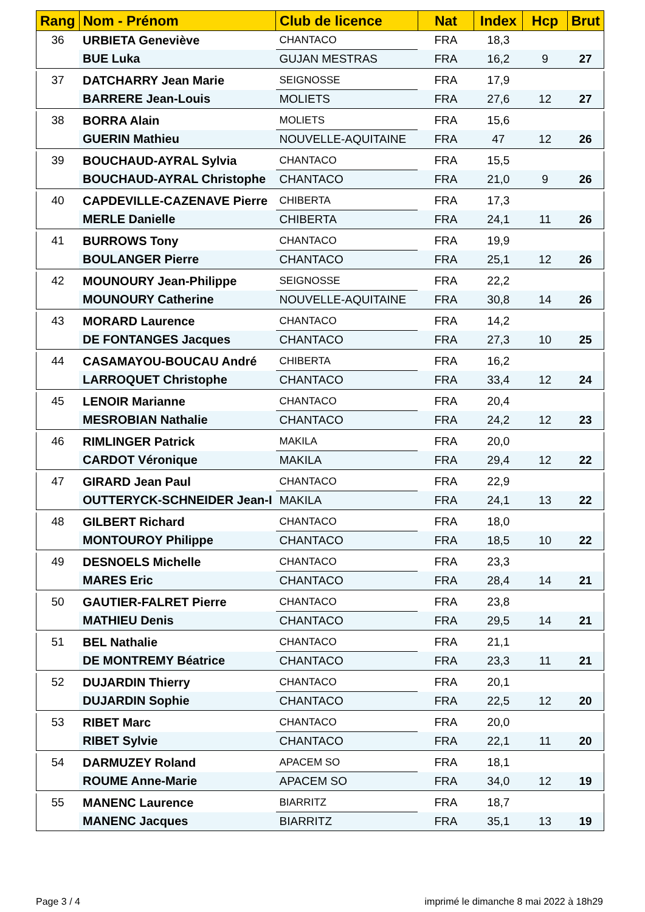| Rang | Nom - Prénom | Club de licence | Nat | Index | Hcp | Brut |
| --- | --- | --- | --- | --- | --- | --- |
| 36 | URBIETA Geneviève | CHANTACO | FRA | 18,3 | | |
| | BUE Luka | GUJAN MESTRAS | FRA | 16,2 | 9 | 27 |
| 37 | DATCHARRY Jean Marie | SEIGNOSSE | FRA | 17,9 | | |
| | BARRERE Jean-Louis | MOLIETS | FRA | 27,6 | 12 | 27 |
| 38 | BORRA Alain | MOLIETS | FRA | 15,6 | | |
| | GUERIN Mathieu | NOUVELLE-AQUITAINE | FRA | 47 | 12 | 26 |
| 39 | BOUCHAUD-AYRAL Sylvia | CHANTACO | FRA | 15,5 | | |
| | BOUCHAUD-AYRAL Christophe | CHANTACO | FRA | 21,0 | 9 | 26 |
| 40 | CAPDEVILLE-CAZENAVE Pierre | CHIBERTA | FRA | 17,3 | | |
| | MERLE Danielle | CHIBERTA | FRA | 24,1 | 11 | 26 |
| 41 | BURROWS Tony | CHANTACO | FRA | 19,9 | | |
| | BOULANGER Pierre | CHANTACO | FRA | 25,1 | 12 | 26 |
| 42 | MOUNOURY Jean-Philippe | SEIGNOSSE | FRA | 22,2 | | |
| | MOUNOURY Catherine | NOUVELLE-AQUITAINE | FRA | 30,8 | 14 | 26 |
| 43 | MORARD Laurence | CHANTACO | FRA | 14,2 | | |
| | DE FONTANGES Jacques | CHANTACO | FRA | 27,3 | 10 | 25 |
| 44 | CASAMAYOU-BOUCAU André | CHIBERTA | FRA | 16,2 | | |
| | LARROQUET Christophe | CHANTACO | FRA | 33,4 | 12 | 24 |
| 45 | LENOIR Marianne | CHANTACO | FRA | 20,4 | | |
| | MESROBIAN Nathalie | CHANTACO | FRA | 24,2 | 12 | 23 |
| 46 | RIMLINGER Patrick | MAKILA | FRA | 20,0 | | |
| | CARDOT Véronique | MAKILA | FRA | 29,4 | 12 | 22 |
| 47 | GIRARD Jean Paul | CHANTACO | FRA | 22,9 | | |
| | OUTTERYCK-SCHNEIDER Jean-I | MAKILA | FRA | 24,1 | 13 | 22 |
| 48 | GILBERT Richard | CHANTACO | FRA | 18,0 | | |
| | MONTOUROY Philippe | CHANTACO | FRA | 18,5 | 10 | 22 |
| 49 | DESNOELS Michelle | CHANTACO | FRA | 23,3 | | |
| | MARES Eric | CHANTACO | FRA | 28,4 | 14 | 21 |
| 50 | GAUTIER-FALRET Pierre | CHANTACO | FRA | 23,8 | | |
| | MATHIEU Denis | CHANTACO | FRA | 29,5 | 14 | 21 |
| 51 | BEL Nathalie | CHANTACO | FRA | 21,1 | | |
| | DE MONTREMY Béatrice | CHANTACO | FRA | 23,3 | 11 | 21 |
| 52 | DUJARDIN Thierry | CHANTACO | FRA | 20,1 | | |
| | DUJARDIN Sophie | CHANTACO | FRA | 22,5 | 12 | 20 |
| 53 | RIBET Marc | CHANTACO | FRA | 20,0 | | |
| | RIBET Sylvie | CHANTACO | FRA | 22,1 | 11 | 20 |
| 54 | DARMUZEY Roland | APACEM SO | FRA | 18,1 | | |
| | ROUME Anne-Marie | APACEM SO | FRA | 34,0 | 12 | 19 |
| 55 | MANENC Laurence | BIARRITZ | FRA | 18,7 | | |
| | MANENC Jacques | BIARRITZ | FRA | 35,1 | 13 | 19 |
Page 3 / 4
imprimé le dimanche 8 mai 2022 à 18h29